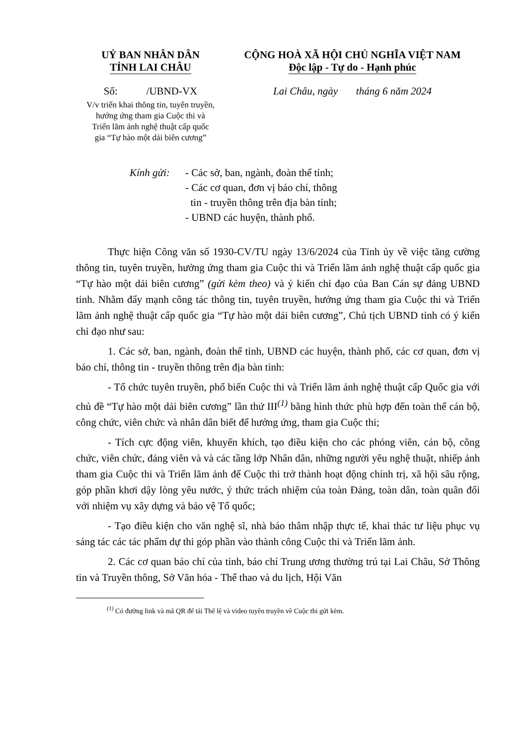UỶ BAN NHÂN DÂN
TỈNH LAI CHÂU
Số: /UBND-VX
V/v triển khai thông tin, tuyên truyền,
hưởng ứng tham gia Cuộc thi và
Triển lãm ảnh nghệ thuật cấp quốc
gia “Tự hào một dải biên cương”
CỘNG HOÀ XÃ HỘI CHỦ NGHĨA VIỆT NAM
Độc lập - Tự do - Hạnh phúc
Lai Châu, ngày tháng 6 năm 2024
Kính gửi:
- Các sở, ban, ngành, đoàn thể tỉnh;
- Các cơ quan, đơn vị báo chí, thông
tin - truyền thông trên địa bàn tỉnh;
- UBND các huyện, thành phố.
Thực hiện Công văn số 1930-CV/TU ngày 13/6/2024 của Tỉnh ủy về việc tăng cường thông tin, tuyên truyền, hưởng ứng tham gia Cuộc thi và Triển lãm ảnh nghệ thuật cấp quốc gia “Tự hào một dải biên cương” (gửi kèm theo) và ý kiến chỉ đạo của Ban Cán sự đảng UBND tỉnh. Nhằm đẩy mạnh công tác thông tin, tuyên truyền, hưởng ứng tham gia Cuộc thi và Triển lãm ảnh nghệ thuật cấp quốc gia “Tự hào một dải biên cương”, Chủ tịch UBND tỉnh có ý kiến chỉ đạo như sau:
1. Các sở, ban, ngành, đoàn thể tỉnh, UBND các huyện, thành phố, các cơ quan, đơn vị báo chí, thông tin - truyền thông trên địa bàn tỉnh:
- Tổ chức tuyên truyền, phổ biến Cuộc thi và Triển lãm ảnh nghệ thuật cấp Quốc gia với chủ đề “Tự hào một dải biên cương” lần thứ III<sup>(1)</sup> bằng hình thức phù hợp đến toàn thể cán bộ, công chức, viên chức và nhân dân biết để hưởng ứng, tham gia Cuộc thi;
- Tích cực động viên, khuyến khích, tạo điều kiện cho các phóng viên, cán bộ, công chức, viên chức, đảng viên và và các tầng lớp Nhân dân, những người yêu nghệ thuật, nhiếp ảnh tham gia Cuộc thi và Triển lãm ảnh để Cuộc thi trở thành hoạt động chính trị, xã hội sâu rộng, góp phần khơi dậy lòng yêu nước, ý thức trách nhiệm của toàn Đảng, toàn dân, toàn quân đối với nhiệm vụ xây dựng và bảo vệ Tổ quốc;
- Tạo điều kiện cho văn nghệ sĩ, nhà báo thâm nhập thực tế, khai thác tư liệu phục vụ sáng tác các tác phẩm dự thi góp phần vào thành công Cuộc thi và Triển lãm ảnh.
2. Các cơ quan báo chí của tỉnh, báo chí Trung ương thường trú tại Lai Châu, Sở Thông tin và Truyền thông, Sở Văn hóa - Thể thao và du lịch, Hội Văn
<sup>(1)</sup> Có đường link và mã QR để tải Thể lệ và video tuyên truyền về Cuộc thi gửi kèm.